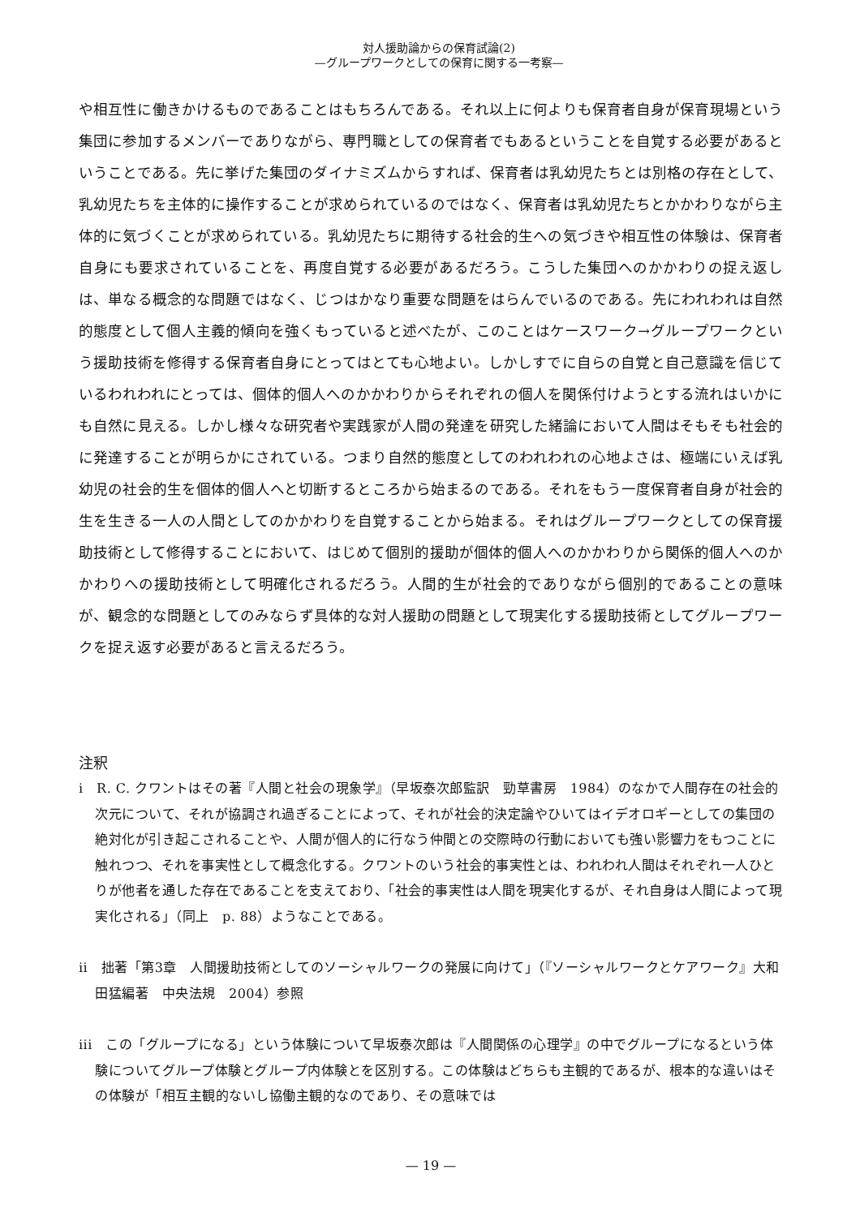対人援助論からの保育試論(2)
—グループワークとしての保育に関する一考察—
や相互性に働きかけるものであることはもちろんである。それ以上に何よりも保育者自身が保育現場という集団に参加するメンバーでありながら、専門職としての保育者でもあるということを自覚する必要があるということである。先に挙げた集団のダイナミズムからすれば、保育者は乳幼児たちとは別格の存在として、乳幼児たちを主体的に操作することが求められているのではなく、保育者は乳幼児たちとかかわりながら主体的に気づくことが求められている。乳幼児たちに期待する社会的生への気づきや相互性の体験は、保育者自身にも要求されていることを、再度自覚する必要があるだろう。こうした集団へのかかわりの捉え返しは、単なる概念的な問題ではなく、じつはかなり重要な問題をはらんでいるのである。先にわれわれは自然的態度として個人主義的傾向を強くもっていると述べたが、このことはケースワーク→グループワークという援助技術を修得する保育者自身にとってはとても心地よい。しかしすでに自らの自覚と自己意識を信じているわれわれにとっては、個体的個人へのかかわりからそれぞれの個人を関係付けようとする流れはいかにも自然に見える。しかし様々な研究者や実践家が人間の発達を研究した緒論において人間はそもそも社会的に発達することが明らかにされている。つまり自然的態度としてのわれわれの心地よさは、極端にいえば乳幼児の社会的生を個体的個人へと切断するところから始まるのである。それをもう一度保育者自身が社会的生を生きる一人の人間としてのかかわりを自覚することから始まる。それはグループワークとしての保育援助技術として修得することにおいて、はじめて個別的援助が個体的個人へのかかわりから関係的個人へのかかわりへの援助技術として明確化されるだろう。人間的生が社会的でありながら個別的であることの意味が、観念的な問題としてのみならず具体的な対人援助の問題として現実化する援助技術としてグループワークを捉え返す必要があると言えるだろう。
注釈
i　R. C. クワントはその著『人間と社会の現象学』（早坂泰次郎監訳　勁草書房　1984）のなかで人間存在の社会的次元について、それが協調され過ぎることによって、それが社会的決定論やひいてはイデオロギーとしての集団の絶対化が引き起こされることや、人間が個人的に行なう仲間との交際時の行動においても強い影響力をもつことに触れつつ、それを事実性として概念化する。クワントのいう社会的事実性とは、われわれ人間はそれぞれ一人ひとりが他者を通した存在であることを支えており、「社会的事実性は人間を現実化するが、それ自身は人間によって現実化される」（同上　p. 88）ようなことである。
ii　拙著「第3章　人間援助技術としてのソーシャルワークの発展に向けて」（『ソーシャルワークとケアワーク』大和田猛編著　中央法規　2004）参照
iii　この「グループになる」という体験について早坂泰次郎は『人間関係の心理学』の中でグループになるという体験についてグループ体験とグループ内体験とを区別する。この体験はどちらも主観的であるが、根本的な違いはその体験が「相互主観的ないし協働主観的なのであり、その意味では
— 19 —